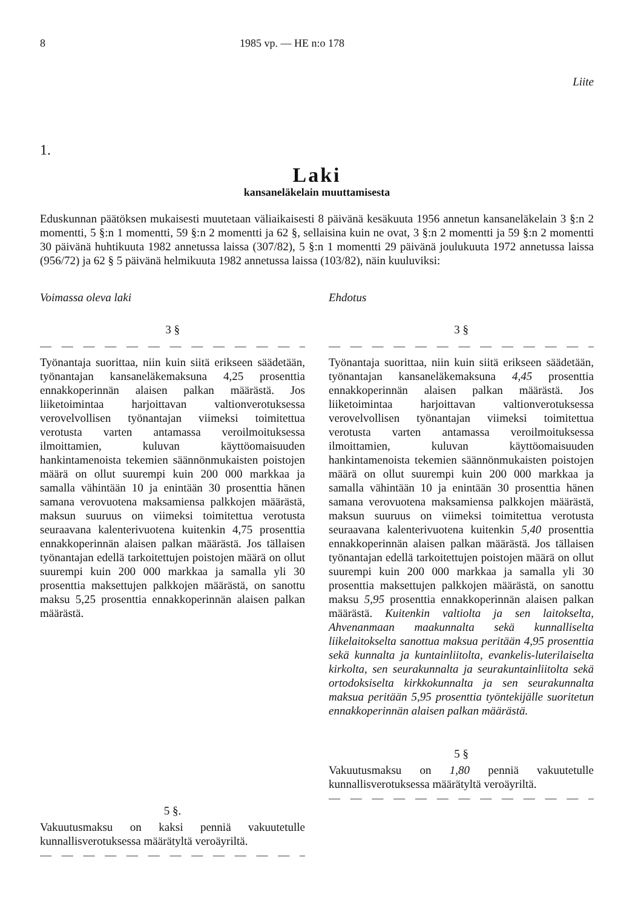8 1985 vp. — HE n:o 178
Liite
1.
Laki
kansaneläkelain muuttamisesta
Eduskunnan päätöksen mukaisesti muutetaan väliaikaisesti 8 päivänä kesäkuuta 1956 annetun kansaneläkelain 3 §:n 2 momentti, 5 §:n 1 momentti, 59 §:n 2 momentti ja 62 §, sellaisina kuin ne ovat, 3 §:n 2 momentti ja 59 §:n 2 momentti 30 päivänä huhtikuuta 1982 annetussa laissa (307/82), 5 §:n 1 momentti 29 päivänä joulukuuta 1972 annetussa laissa (956/72) ja 62 § 5 päivänä helmikuuta 1982 annetussa laissa (103/82), näin kuuluviksi:
Voimassa oleva laki
3 §
— — — — — — — — — — — — — — — — —
Työnantaja suorittaa, niin kuin siitä erikseen säädetään, työnantajan kansaneläkemaksuna 4,25 prosenttia ennakkoperinnän alaisen palkan määrästä. Jos liiketoimintaa harjoittavan valtionverotuksessa verovelvollisen työnantajan viimeksi toimitettua verotusta varten antamassa veroilmoituksessa ilmoittamien, kuluvan käyttöomaisuuden hankintamenoista tekemien säännönmukaisten poistojen määrä on ollut suurempi kuin 200 000 markkaa ja samalla vähintään 10 ja enintään 30 prosenttia hänen samana verovuotena maksamiensa palkkojen määrästä, maksun suuruus on viimeksi toimitettua verotusta seuraavana kalenterivuotena kuitenkin 4,75 prosenttia ennakkoperinnän alaisen palkan määrästä. Jos tällaisen työnantajan edellä tarkoitettujen poistojen määrä on ollut suurempi kuin 200 000 markkaa ja samalla yli 30 prosenttia maksettujen palkkojen määrästä, on sanottu maksu 5,25 prosenttia ennakkoperinnän alaisen palkan määrästä.
5 §.
Vakuutusmaksu on kaksi penniä vakuutetulle kunnallisverotuksessa määrätyltä veroäyriltä.
— — — — — — — — — — — — — — — — —
Ehdotus
3 §
— — — — — — — — — — — — — — — — —
Työnantaja suorittaa, niin kuin siitä erikseen säädetään, työnantajan kansaneläkemaksuna 4,45 prosenttia ennakkoperinnän alaisen palkan määrästä. Jos liiketoimintaa harjoittavan valtionverotuksessa verovelvollisen työnantajan viimeksi toimitettua verotusta varten antamassa veroilmoituksessa ilmoittamien, kuluvan käyttöomaisuuden hankintamenoista tekemien säännönmukaisten poistojen määrä on ollut suurempi kuin 200 000 markkaa ja samalla vähintään 10 ja enintään 30 prosenttia hänen samana verovuotena maksamiensa palkkojen määrästä, maksun suuruus on viimeksi toimitettua verotusta seuraavana kalenterivuotena kuitenkin 5,40 prosenttia ennakkoperinnän alaisen palkan määrästä. Jos tällaisen työnantajan edellä tarkoitettujen poistojen määrä on ollut suurempi kuin 200 000 markkaa ja samalla yli 30 prosenttia maksettujen palkkojen määrästä, on sanottu maksu 5,95 prosenttia ennakkoperinnän alaisen palkan määrästä. Kuitenkin valtiolta ja sen laitokselta, Ahvenanmaan maakunnalta sekä kunnalliselta liikelaitokselta sanottua maksua peritään 4,95 prosenttia sekä kunnalta ja kuntainliitolta, evankelis-luterilaiselta kirkolta, sen seurakunnalta ja seurakuntainliitolta sekä ortodoksiselta kirkkokunnalta ja sen seurakunnalta maksua peritään 5,95 prosenttia työntekijälle suoritetun ennakkoperinnän alaisen palkan määrästä.
5 §
Vakuutusmaksu on 1,80 penniä vakuutetulle kunnallisverotuksessa määrätyltä veroäyriltä.
— — — — — — — — — — — — — — — — —